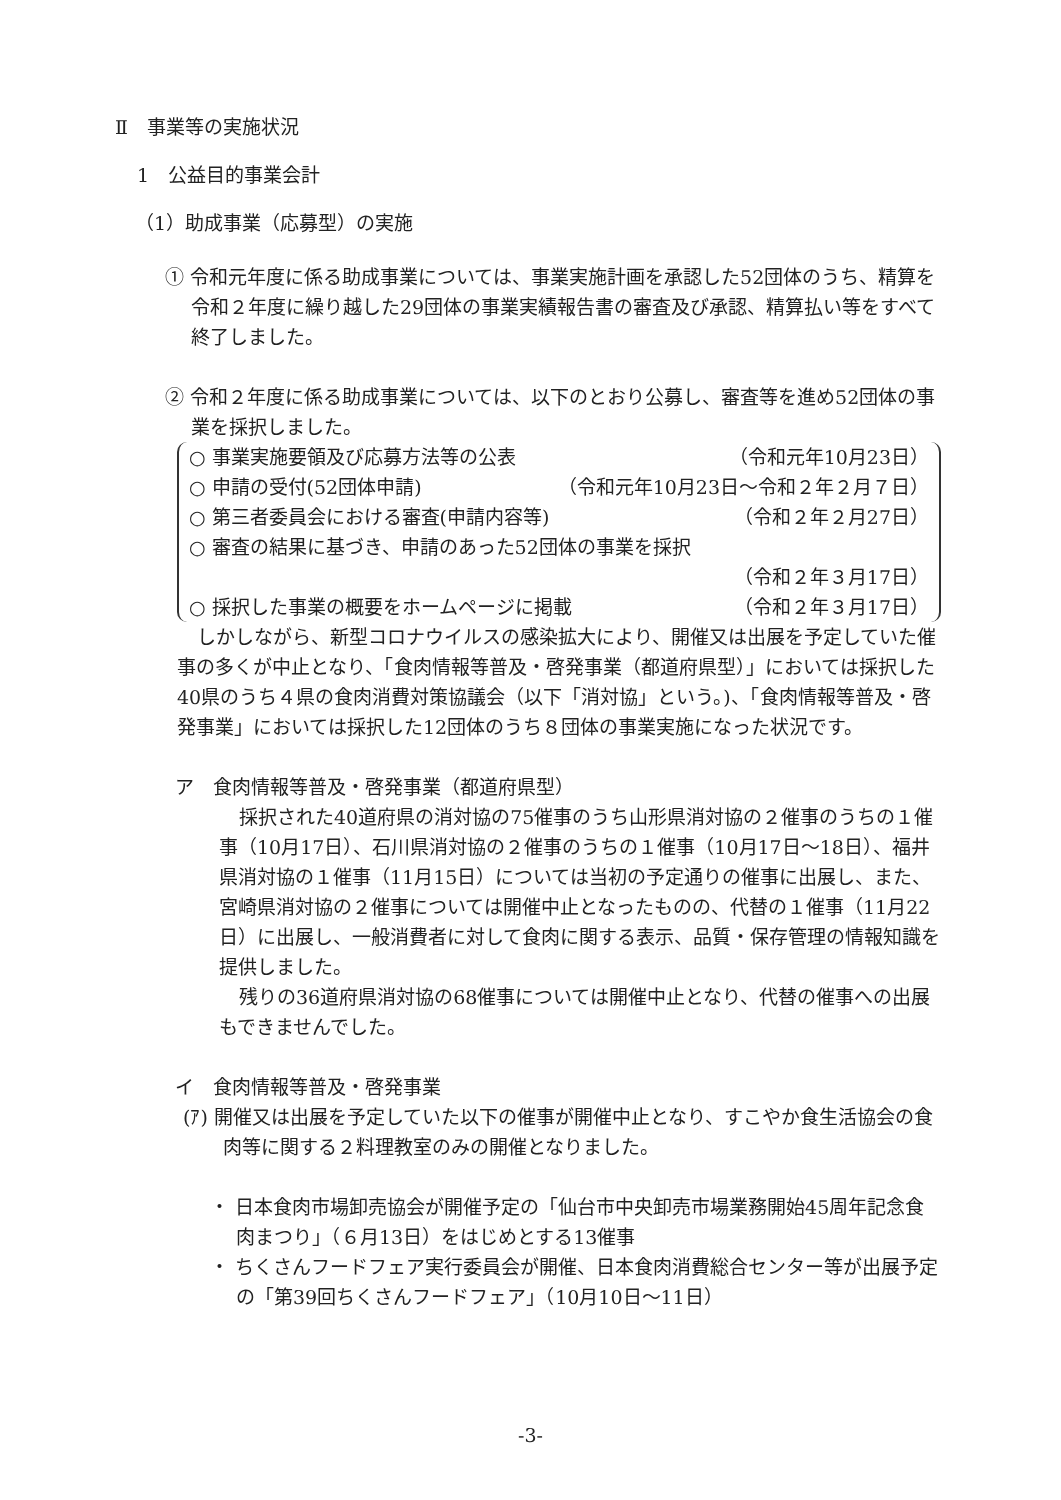Ⅱ　事業等の実施状況
1　公益目的事業会計
（1）助成事業（応募型）の実施
① 令和元年度に係る助成事業については、事業実施計画を承認した52団体のうち、精算を令和２年度に繰り越した29団体の事業実績報告書の審査及び承認、精算払い等をすべて終了しました。
② 令和２年度に係る助成事業については、以下のとおり公募し、審査等を進め52団体の事業を採択しました。
○ 事業実施要領及び応募方法等の公表 （令和元年10月23日）
○ 申請の受付(52団体申請) （令和元年10月23日～令和２年２月７日）
○ 第三者委員会における審査(申請内容等) （令和２年２月27日）
○ 審査の結果に基づき、申請のあった52団体の事業を採択
（令和２年３月17日）
○ 採択した事業の概要をホームページに掲載 （令和２年３月17日）
しかしながら、新型コロナウイルスの感染拡大により、開催又は出展を予定していた催事の多くが中止となり、「食肉情報等普及・啓発事業（都道府県型）」においては採択した40県のうち４県の食肉消費対策協議会（以下「消対協」という。)、「食肉情報等普及・啓発事業」においては採択した12団体のうち８団体の事業実施になった状況です。
ア　食肉情報等普及・啓発事業（都道府県型）
採択された40道府県の消対協の75催事のうち山形県消対協の２催事のうちの１催事（10月17日）、石川県消対協の２催事のうちの１催事（10月17日～18日）、福井県消対協の１催事（11月15日）については当初の予定通りの催事に出展し、また、宮崎県消対協の２催事については開催中止となったものの、代替の１催事（11月22日）に出展し、一般消費者に対して食肉に関する表示、品質・保存管理の情報知識を提供しました。
残りの36道府県消対協の68催事については開催中止となり、代替の催事への出展もできませんでした。
イ　食肉情報等普及・啓発事業
(ｱ) 開催又は出展を予定していた以下の催事が開催中止となり、すこやか食生活協会の食肉等に関する２料理教室のみの開催となりました。
・ 日本食肉市場卸売協会が開催予定の「仙台市中央卸売市場業務開始45周年記念食肉まつり」（６月13日）をはじめとする13催事
・ ちくさんフードフェア実行委員会が開催、日本食肉消費総合センター等が出展予定の「第39回ちくさんフードフェア」（10月10日～11日）
-3-